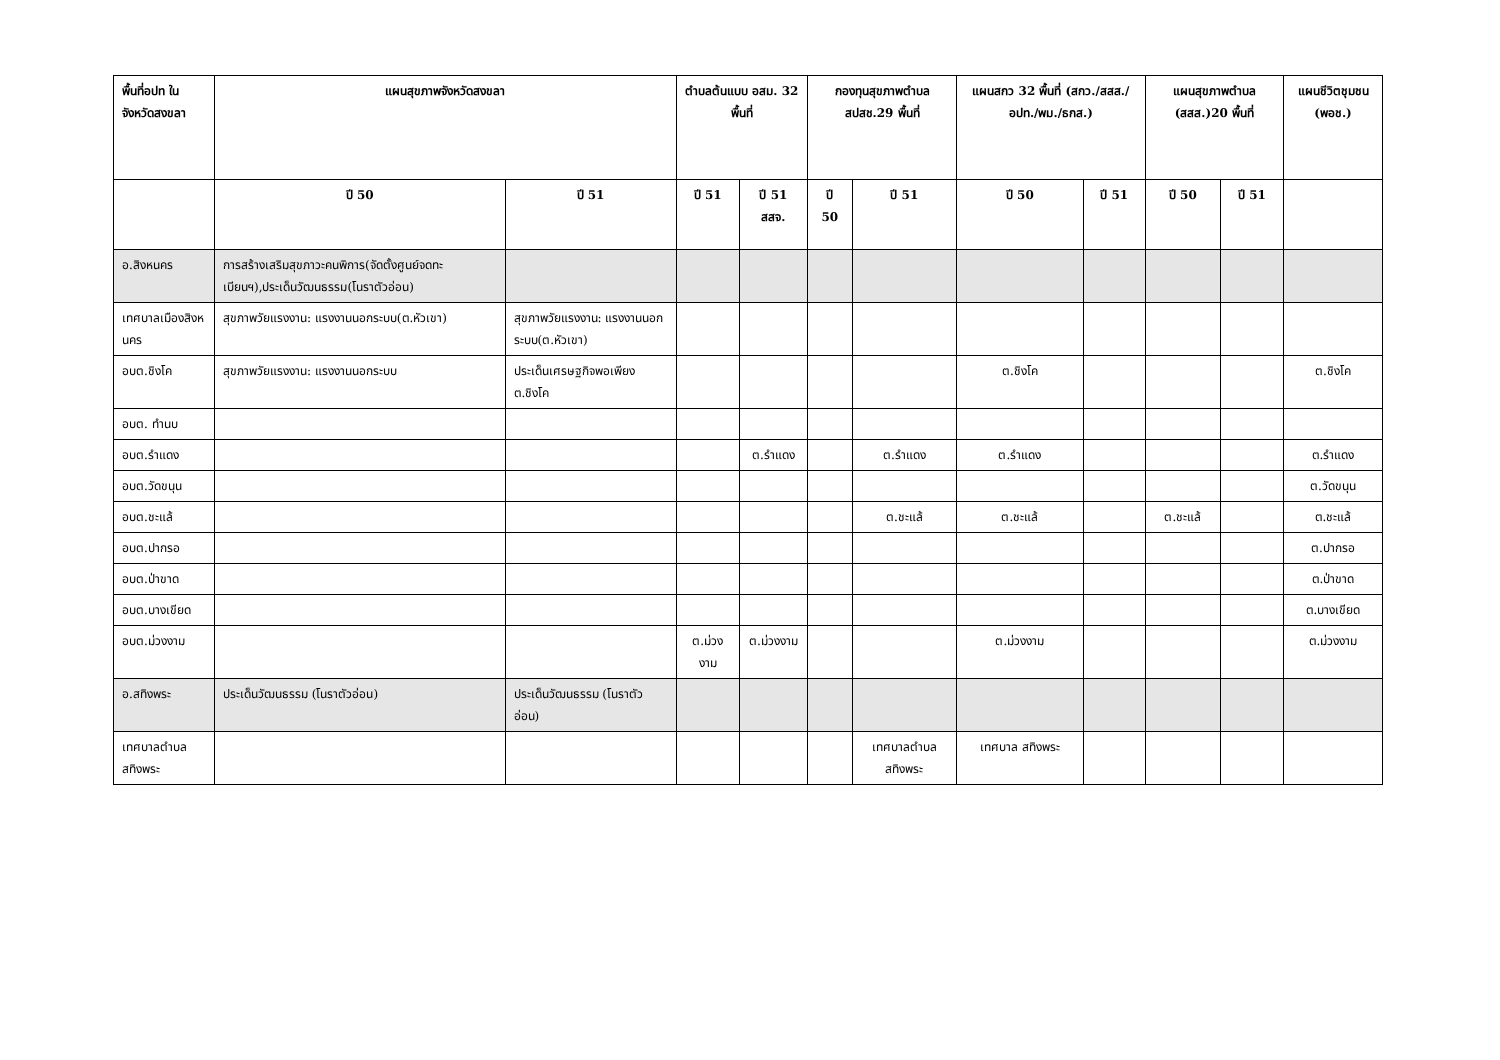| พื้นที่อปท ในจังหวัดสงขลา | แผนสุขภาพจังหวัดสงขลา | | ตำบลต้นแบบ อสม. 32 พื้นที่ | | กองทุนสุขภาพตำบล สปสช.29 พื้นที่ | | แผนสกว 32 พื้นที่ (สกว./สสส./อปท./พม./ธกส.) | | แผนสุขภาพตำบล (สสส.)20 พื้นที่ | | แผนชีวิตชุมชน (พอช.) |
| --- | --- | --- | --- | --- | --- | --- | --- | --- | --- | --- | --- |
| | ปี 50 | ปี 51 | ปี 51 | ปี 51 สสจ. | ปี 50 | ปี 51 | ปี 50 | ปี 51 | ปี 50 | ปี 51 | |
| อ.สิงหนคร | การสร้างเสริมสุขภาวะคนพิการ(จัดตั้งศูนย์จดทะเบียนฯ),ประเด็นวัฒนธรรม(โนราตัวอ่อน) | | | | | | | | | | |
| เทศบาลเมืองสิงหนคร | สุขภาพวัยแรงงาน: แรงงานนอกระบบ(ต.หัวเขา) | สุขภาพวัยแรงงาน: แรงงานนอกระบบ(ต.หัวเขา) | | | | | | | | | |
| อบต.ชิงโค | สุขภาพวัยแรงงาน: แรงงานนอกระบบ | ประเด็นเศรษฐกิจพอเพียง ต.ชิงโค | | | | | ต.ชิงโค | | | | ต.ชิงโค |
| อบต. ทำนบ | | | | | | | | | | | |
| อบต.รำแดง | | | | ต.รำแดง | | ต.รำแดง | ต.รำแดง | | | | ต.รำแดง |
| อบต.วัดขนุน | | | | | | | | | | | ต.วัดขนุน |
| อบต.ชะแล้ | | | | | | ต.ชะแล้ | ต.ชะแล้ | | ต.ชะแล้ | | ต.ชะแล้ |
| อบต.ปากรอ | | | | | | | | | | | ต.ปากรอ |
| อบต.ป่าขาด | | | | | | | | | | | ต.ป่าขาด |
| อบต.บางเขียด | | | | | | | | | | | ต.บางเขียด |
| อบต.ม่วงงาม | | | ต.ม่วงงาม | ต.ม่วงงาม | | | ต.ม่วงงาม | | | | ต.ม่วงงาม |
| อ.สทิงพระ | ประเด็นวัฒนธรรม (โนราตัวอ่อน) | ประเด็นวัฒนธรรม (โนราตัวอ่อน) | | | | | | | | | |
| เทศบาลตำบลสทิงพระ | | | | | | เทศบาลตำบลสทิงพระ | เทศบาล สทิงพระ | | | | |